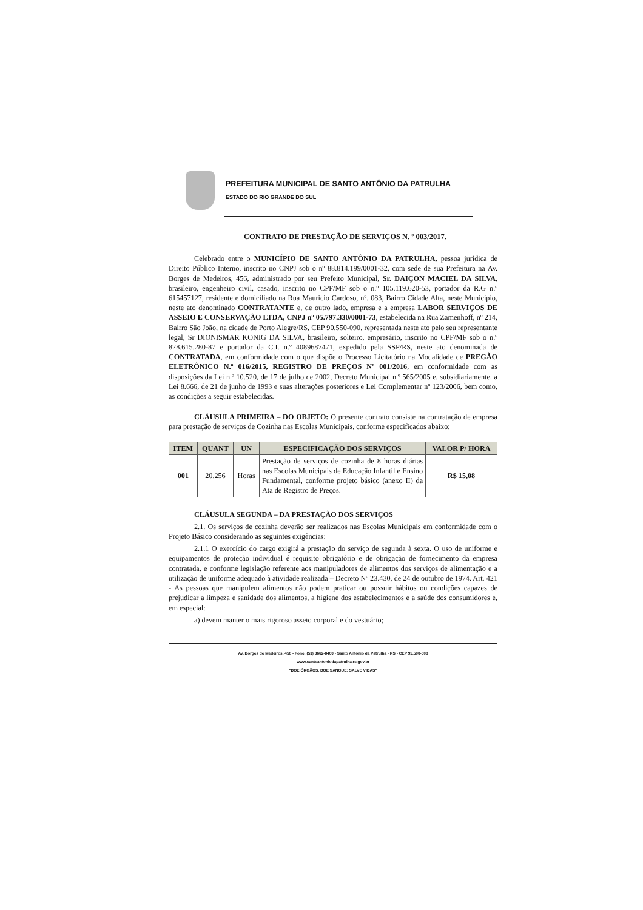PREFEITURA MUNICIPAL DE SANTO ANTÔNIO DA PATRULHA
ESTADO DO RIO GRANDE DO SUL
CONTRATO DE PRESTAÇÃO DE SERVIÇOS N. º 003/2017.
Celebrado entre o MUNICÍPIO DE SANTO ANTÔNIO DA PATRULHA, pessoa jurídica de Direito Público Interno, inscrito no CNPJ sob o nº 88.814.199/0001-32, com sede de sua Prefeitura na Av. Borges de Medeiros, 456, administrado por seu Prefeito Municipal, Sr. DAIÇON MACIEL DA SILVA, brasileiro, engenheiro civil, casado, inscrito no CPF/MF sob o n.º 105.119.620-53, portador da R.G n.º 615457127, residente e domiciliado na Rua Mauricio Cardoso, nº. 083, Bairro Cidade Alta, neste Município, neste ato denominado CONTRATANTE e, de outro lado, empresa e a empresa LABOR SERVIÇOS DE ASSEIO E CONSERVAÇÃO LTDA, CNPJ nº 05.797.330/0001-73, estabelecida na Rua Zamenhoff, nº 214, Bairro São João, na cidade de Porto Alegre/RS, CEP 90.550-090, representada neste ato pelo seu representante legal, Sr DIONISMAR KONIG DA SILVA, brasileiro, solteiro, empresário, inscrito no CPF/MF sob o n.º 828.615.280-87 e portador da C.I. n.º 4089687471, expedido pela SSP/RS, neste ato denominada de CONTRATADA, em conformidade com o que dispõe o Processo Licitatório na Modalidade de PREGÃO ELETRÔNICO N.º 016/2015, REGISTRO DE PREÇOS Nº 001/2016, em conformidade com as disposições da Lei n.º 10.520, de 17 de julho de 2002, Decreto Municipal n.º 565/2005 e, subsidiariamente, a Lei 8.666, de 21 de junho de 1993 e suas alterações posteriores e Lei Complementar nº 123/2006, bem como, as condições a seguir estabelecidas.
CLÁUSULA PRIMEIRA – DO OBJETO: O presente contrato consiste na contratação de empresa para prestação de serviços de Cozinha nas Escolas Municipais, conforme especificados abaixo:
| ITEM | QUANT | UN | ESPECIFICAÇÃO DOS SERVIÇOS | VALOR P/ HORA |
| --- | --- | --- | --- | --- |
| 001 | 20.256 | Horas | Prestação de serviços de cozinha de 8 horas diárias nas Escolas Municipais de Educação Infantil e Ensino Fundamental, conforme projeto básico (anexo II) da Ata de Registro de Preços. | R$ 15,08 |
CLÁUSULA SEGUNDA – DA PRESTAÇÃO DOS SERVIÇOS
2.1. Os serviços de cozinha deverão ser realizados nas Escolas Municipais em conformidade com o Projeto Básico considerando as seguintes exigências:
2.1.1 O exercício do cargo exigirá a prestação do serviço de segunda à sexta. O uso de uniforme e equipamentos de proteção individual é requisito obrigatório e de obrigação de fornecimento da empresa contratada, e conforme legislação referente aos manipuladores de alimentos dos serviços de alimentação e a utilização de uniforme adequado à atividade realizada – Decreto Nº 23.430, de 24 de outubro de 1974. Art. 421 - As pessoas que manipulem alimentos não podem praticar ou possuir hábitos ou condições capazes de prejudicar a limpeza e sanidade dos alimentos, a higiene dos estabelecimentos e a saúde dos consumidores e, em especial:
a) devem manter o mais rigoroso asseio corporal e do vestuário;
Av. Borges de Medeiros, 456 - Fone: (51) 3662-8400 - Santo Antônio da Patrulha - RS - CEP 95.500-000
www.santoantoniodapatrulha.rs.gov.br
"DOE ÓRGÃOS, DOE SANGUE: SALVE VIDAS"